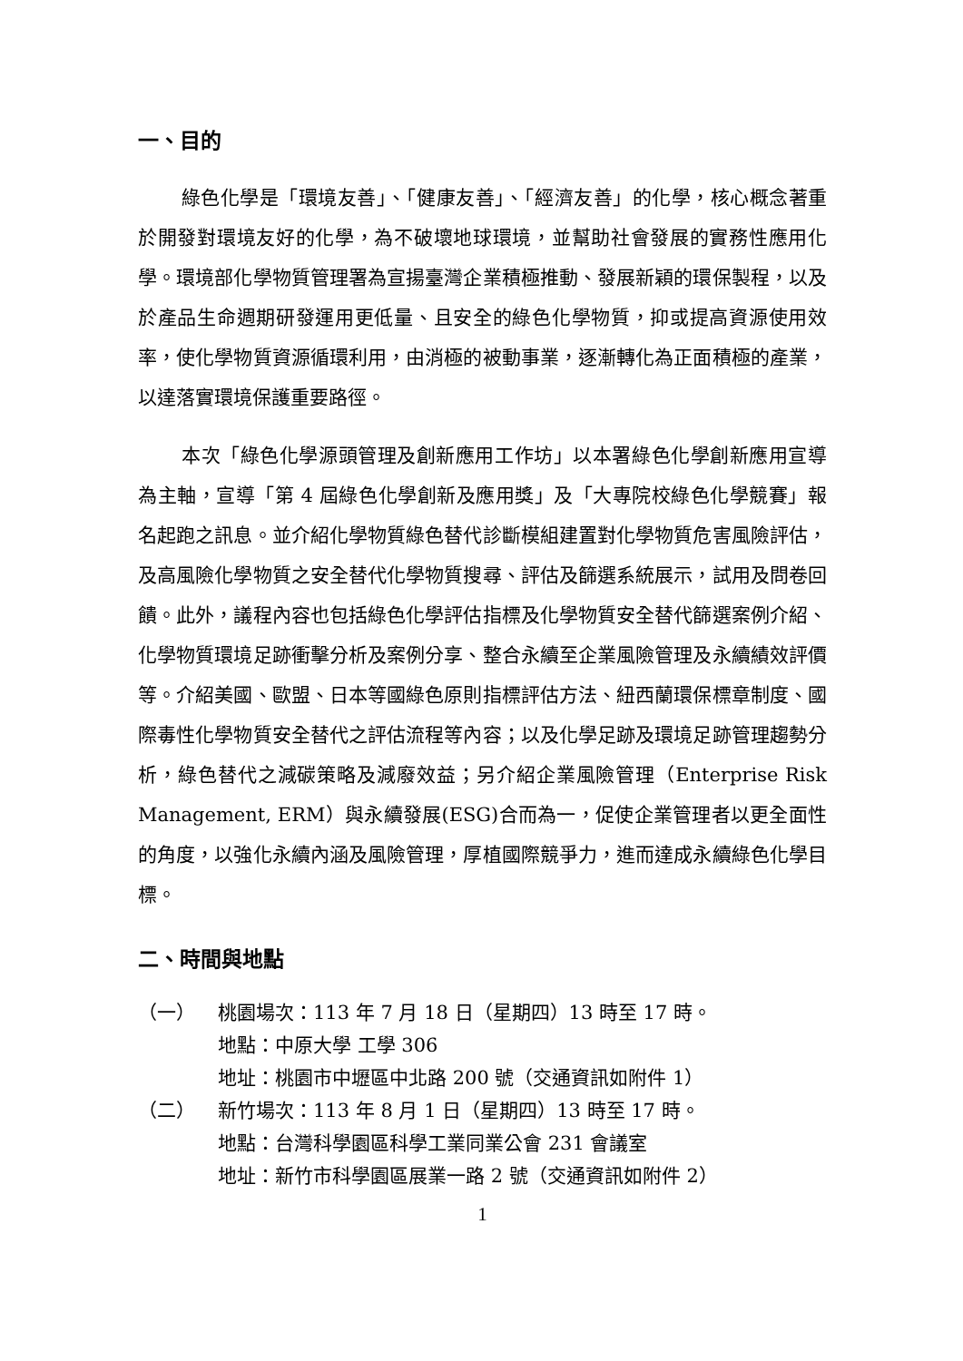一、目的
綠色化學是「環境友善」、「健康友善」、「經濟友善」的化學，核心概念著重於開發對環境友好的化學，為不破壞地球環境，並幫助社會發展的實務性應用化學。環境部化學物質管理署為宣揚臺灣企業積極推動、發展新穎的環保製程，以及於產品生命週期研發運用更低量、且安全的綠色化學物質，抑或提高資源使用效率，使化學物質資源循環利用，由消極的被動事業，逐漸轉化為正面積極的產業，以達落實環境保護重要路徑。
本次「綠色化學源頭管理及創新應用工作坊」以本署綠色化學創新應用宣導為主軸，宣導「第 4 屆綠色化學創新及應用獎」及「大專院校綠色化學競賽」報名起跑之訊息。並介紹化學物質綠色替代診斷模組建置對化學物質危害風險評估，及高風險化學物質之安全替代化學物質搜尋、評估及篩選系統展示，試用及問卷回饋。此外，議程內容也包括綠色化學評估指標及化學物質安全替代篩選案例介紹、化學物質環境足跡衝擊分析及案例分享、整合永續至企業風險管理及永續績效評價等。介紹美國、歐盟、日本等國綠色原則指標評估方法、紐西蘭環保標章制度、國際毒性化學物質安全替代之評估流程等內容；以及化學足跡及環境足跡管理趨勢分析，綠色替代之減碳策略及減廢效益；另介紹企業風險管理（Enterprise Risk Management, ERM）與永續發展(ESG)合而為一，促使企業管理者以更全面性的角度，以強化永續內涵及風險管理，厚植國際競爭力，進而達成永續綠色化學目標。
二、時間與地點
（一） 桃園場次：113 年 7 月 18 日（星期四）13 時至 17 時。
地點：中原大學 工學 306
地址：桃園市中壢區中北路 200 號（交通資訊如附件 1）
（二） 新竹場次：113 年 8 月 1 日（星期四）13 時至 17 時。
地點：台灣科學園區科學工業同業公會 231 會議室
地址：新竹市科學園區展業一路 2 號（交通資訊如附件 2）
1